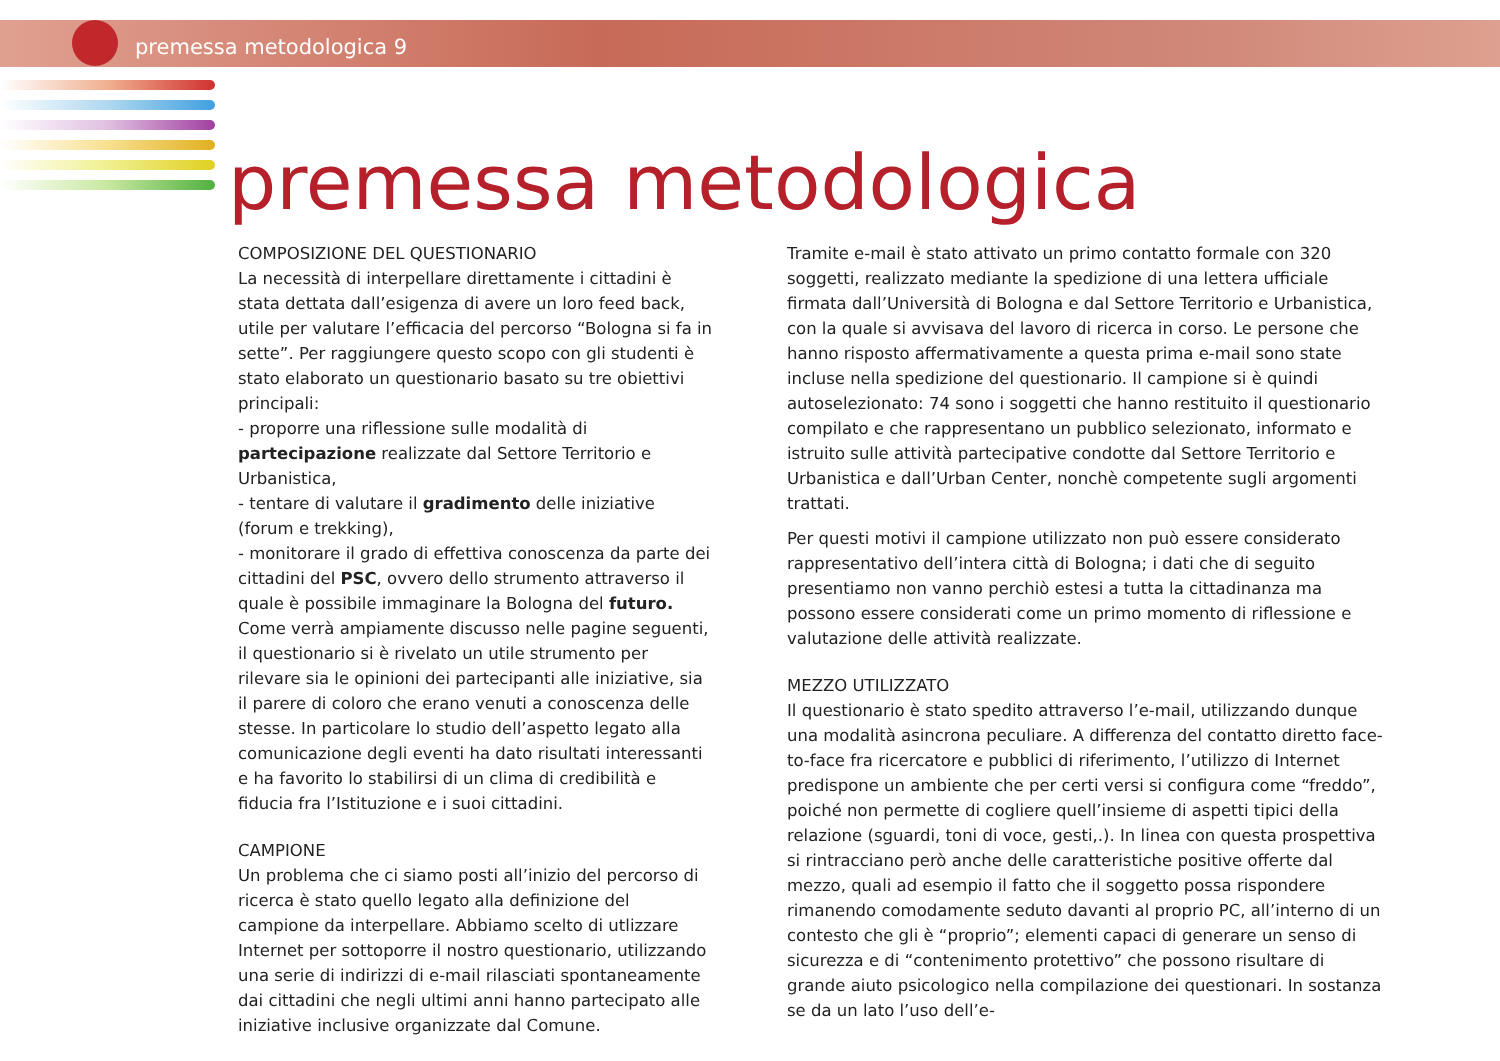premessa metodologica 9
premessa metodologica
COMPOSIZIONE DEL QUESTIONARIO
La necessità di interpellare direttamente i cittadini è stata dettata dall’esigenza di avere un loro feed back, utile per valutare l’efficacia del percorso “Bologna si fa in sette”. Per raggiungere questo scopo con gli studenti è stato elaborato un questionario basato su tre obiettivi principali:
- proporre una riflessione sulle modalità di partecipazione realizzate dal Settore Territorio e Urbanistica,
- tentare di valutare il gradimento delle iniziative (forum e trekking),
- monitorare il grado di effettiva conoscenza da parte dei cittadini del PSC, ovvero dello strumento attraverso il quale è possibile immaginare la Bologna del futuro.
Come verrà ampiamente discusso nelle pagine seguenti, il questionario si è rivelato un utile strumento per rilevare sia le opinioni dei partecipanti alle iniziative, sia il parere di coloro che erano venuti a conoscenza delle stesse. In particolare lo studio dell’aspetto legato alla comunicazione degli eventi ha dato risultati interessanti e ha favorito lo stabilirsi di un clima di credibilità e fiducia fra l’Istituzione e i suoi cittadini.
CAMPIONE
Un problema che ci siamo posti all’inizio del percorso di ricerca è stato quello legato alla definizione del campione da interpellare. Abbiamo scelto di utlizzare Internet per sottoporre il nostro questionario, utilizzando una serie di indirizzi di e-mail rilasciati spontaneamente dai cittadini che negli ultimi anni hanno partecipato alle iniziative inclusive organizzate dal Comune.
Tramite e-mail è stato attivato un primo contatto formale con 320 soggetti, realizzato mediante la spedizione di una lettera ufficiale firmata dall’Università di Bologna e dal Settore Territorio e Urbanistica, con la quale si avvisava del lavoro di ricerca in corso. Le persone che hanno risposto affermativamente a questa prima e-mail sono state incluse nella spedizione del questionario. Il campione si è quindi autoselezionato: 74 sono i soggetti che hanno restituito il questionario compilato e che rappresentano un pubblico selezionato, informato e istruito sulle attività partecipative condotte dal Settore Territorio e Urbanistica e dall’Urban Center, nonchè competente sugli argomenti trattati.
Per questi motivi il campione utilizzato non può essere considerato rappresentativo dell’intera città di Bologna; i dati che di seguito presentiamo non vanno perchiò estesi a tutta la cittadinanza ma possono essere considerati come un primo momento di riflessione e valutazione delle attività realizzate.
MEZZO UTILIZZATO
Il questionario è stato spedito attraverso l’e-mail, utilizzando dunque una modalità asincrona peculiare. A differenza del contatto diretto face-to-face fra ricercatore e pubblici di riferimento, l’utilizzo di Internet predispone un ambiente che per certi versi si configura come “freddo”, poiché non permette di cogliere quell’insieme di aspetti tipici della relazione (sguardi, toni di voce, gesti,.). In linea con questa prospettiva si rintracciano però anche delle caratteristiche positive offerte dal mezzo, quali ad esempio il fatto che il soggetto possa rispondere rimanendo comodamente seduto davanti al proprio PC, all’interno di un contesto che gli è “proprio”; elementi capaci di generare un senso di sicurezza e di “contenimento protettivo” che possono risultare di grande aiuto psicologico nella compilazione dei questionari. In sostanza se da un lato l’uso dell’e-